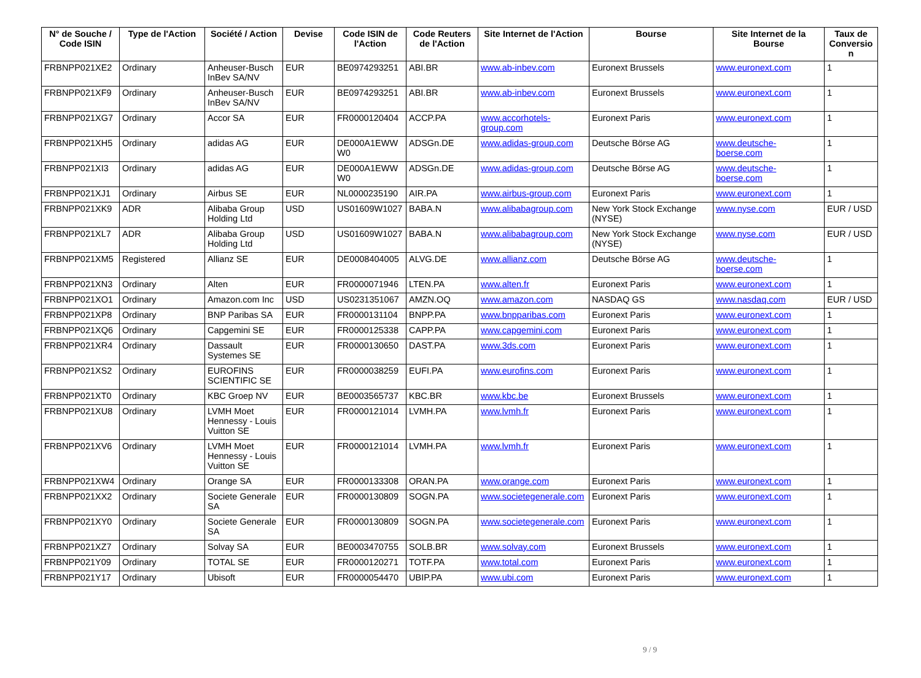| N° de Souche / Code ISIN | Type de l'Action | Société / Action | Devise | Code ISIN de l'Action | Code Reuters de l'Action | Site Internet de l'Action | Bourse | Site Internet de la Bourse | Taux de Conversio n |
| --- | --- | --- | --- | --- | --- | --- | --- | --- | --- |
| FRBNPP021XE2 | Ordinary | Anheuser-Busch InBev SA/NV | EUR | BE0974293251 | ABI.BR | www.ab-inbev.com | Euronext Brussels | www.euronext.com | 1 |
| FRBNPP021XF9 | Ordinary | Anheuser-Busch InBev SA/NV | EUR | BE0974293251 | ABI.BR | www.ab-inbev.com | Euronext Brussels | www.euronext.com | 1 |
| FRBNPP021XG7 | Ordinary | Accor SA | EUR | FR0000120404 | ACCP.PA | www.accorhotels-group.com | Euronext Paris | www.euronext.com | 1 |
| FRBNPP021XH5 | Ordinary | adidas AG | EUR | DE000A1EWW W0 | ADSGn.DE | www.adidas-group.com | Deutsche Börse AG | www.deutsche-boerse.com | 1 |
| FRBNPP021XI3 | Ordinary | adidas AG | EUR | DE000A1EWW W0 | ADSGn.DE | www.adidas-group.com | Deutsche Börse AG | www.deutsche-boerse.com | 1 |
| FRBNPP021XJ1 | Ordinary | Airbus SE | EUR | NL0000235190 | AIR.PA | www.airbus-group.com | Euronext Paris | www.euronext.com | 1 |
| FRBNPP021XK9 | ADR | Alibaba Group Holding Ltd | USD | US01609W1027 | BABA.N | www.alibabagroup.com | New York Stock Exchange (NYSE) | www.nyse.com | EUR / USD |
| FRBNPP021XL7 | ADR | Alibaba Group Holding Ltd | USD | US01609W1027 | BABA.N | www.alibabagroup.com | New York Stock Exchange (NYSE) | www.nyse.com | EUR / USD |
| FRBNPP021XM5 | Registered | Allianz SE | EUR | DE0008404005 | ALVG.DE | www.allianz.com | Deutsche Börse AG | www.deutsche-boerse.com | 1 |
| FRBNPP021XN3 | Ordinary | Alten | EUR | FR0000071946 | LTEN.PA | www.alten.fr | Euronext Paris | www.euronext.com | 1 |
| FRBNPP021XO1 | Ordinary | Amazon.com Inc | USD | US0231351067 | AMZN.OQ | www.amazon.com | NASDAQ GS | www.nasdaq.com | EUR / USD |
| FRBNPP021XP8 | Ordinary | BNP Paribas SA | EUR | FR0000131104 | BNPP.PA | www.bnpparibas.com | Euronext Paris | www.euronext.com | 1 |
| FRBNPP021XQ6 | Ordinary | Capgemini SE | EUR | FR0000125338 | CAPP.PA | www.capgemini.com | Euronext Paris | www.euronext.com | 1 |
| FRBNPP021XR4 | Ordinary | Dassault Systemes SE | EUR | FR0000130650 | DAST.PA | www.3ds.com | Euronext Paris | www.euronext.com | 1 |
| FRBNPP021XS2 | Ordinary | EUROFINS SCIENTIFIC SE | EUR | FR0000038259 | EUFI.PA | www.eurofins.com | Euronext Paris | www.euronext.com | 1 |
| FRBNPP021XT0 | Ordinary | KBC Groep NV | EUR | BE0003565737 | KBC.BR | www.kbc.be | Euronext Brussels | www.euronext.com | 1 |
| FRBNPP021XU8 | Ordinary | LVMH Moet Hennessy - Louis Vuitton SE | EUR | FR0000121014 | LVMH.PA | www.lvmh.fr | Euronext Paris | www.euronext.com | 1 |
| FRBNPP021XV6 | Ordinary | LVMH Moet Hennessy - Louis Vuitton SE | EUR | FR0000121014 | LVMH.PA | www.lvmh.fr | Euronext Paris | www.euronext.com | 1 |
| FRBNPP021XW4 | Ordinary | Orange SA | EUR | FR0000133308 | ORAN.PA | www.orange.com | Euronext Paris | www.euronext.com | 1 |
| FRBNPP021XX2 | Ordinary | Societe Generale SA | EUR | FR0000130809 | SOGN.PA | www.societegenerale.com | Euronext Paris | www.euronext.com | 1 |
| FRBNPP021XY0 | Ordinary | Societe Generale SA | EUR | FR0000130809 | SOGN.PA | www.societegenerale.com | Euronext Paris | www.euronext.com | 1 |
| FRBNPP021XZ7 | Ordinary | Solvay SA | EUR | BE0003470755 | SOLB.BR | www.solvay.com | Euronext Brussels | www.euronext.com | 1 |
| FRBNPP021Y09 | Ordinary | TOTAL SE | EUR | FR0000120271 | TOTF.PA | www.total.com | Euronext Paris | www.euronext.com | 1 |
| FRBNPP021Y17 | Ordinary | Ubisoft | EUR | FR0000054470 | UBIP.PA | www.ubi.com | Euronext Paris | www.euronext.com | 1 |
9 / 9